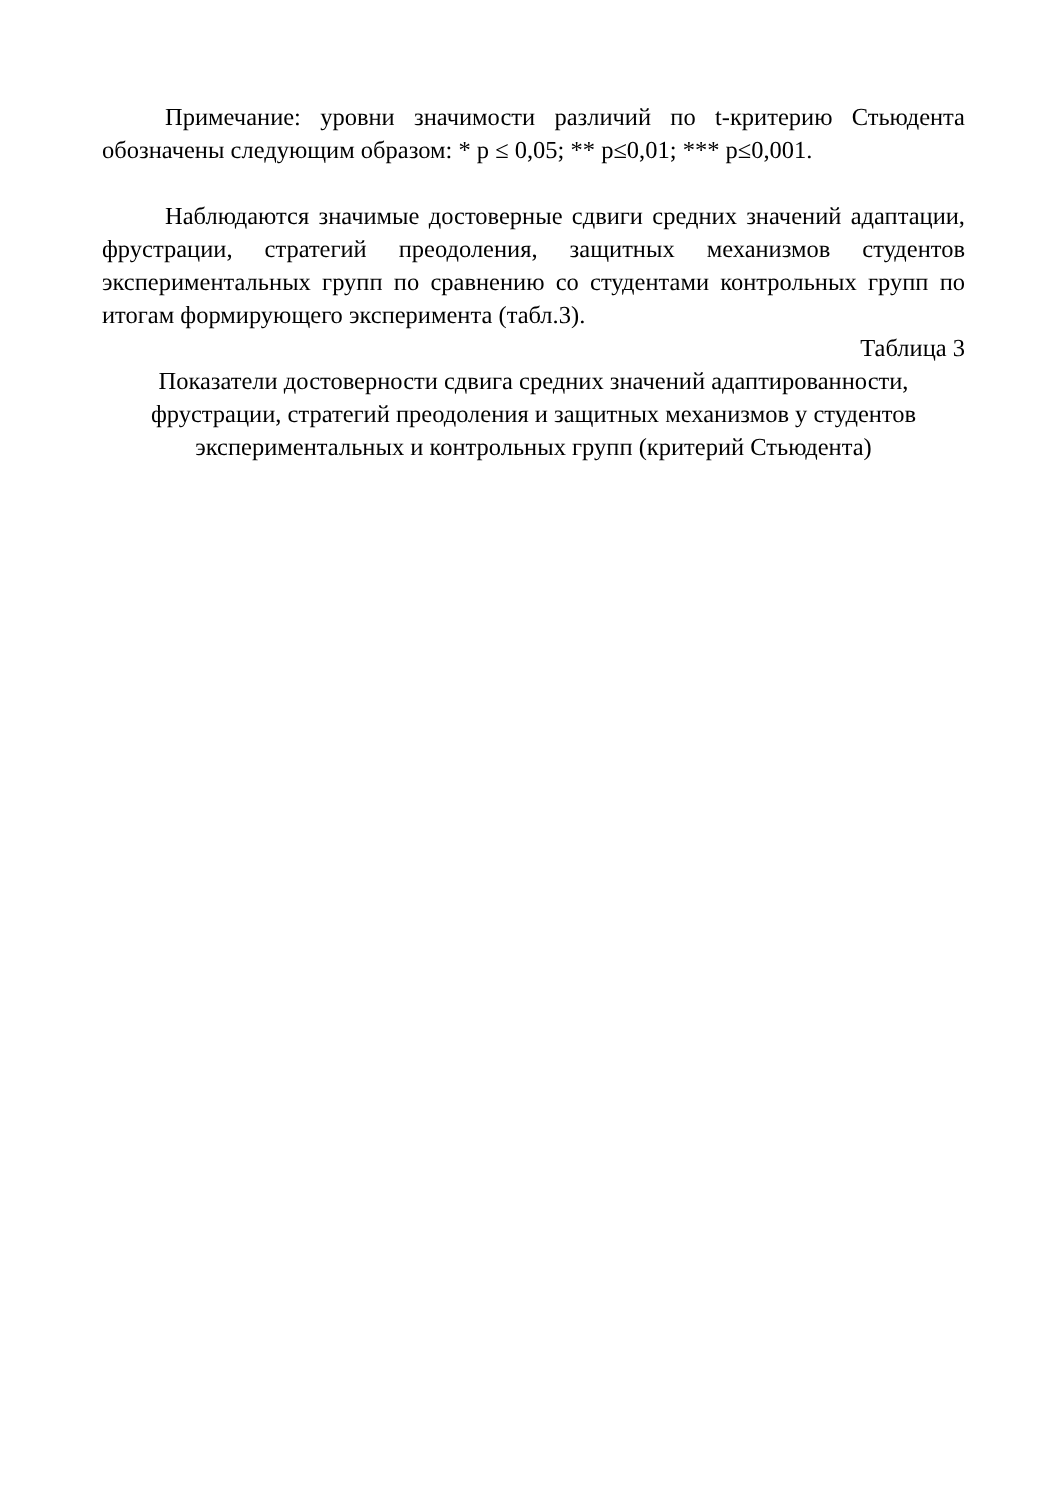Примечание: уровни значимости различий по t-критерию Стьюдента обозначены следующим образом: * p ≤ 0,05; ** p≤0,01; *** p≤0,001.
Наблюдаются значимые достоверные сдвиги средних значений адаптации, фрустрации, стратегий преодоления, защитных механизмов студентов экспериментальных групп по сравнению со студентами контрольных групп по итогам формирующего эксперимента (табл.3).
Таблица 3
Показатели достоверности сдвига средних значений адаптированности,
фрустрации, стратегий преодоления и защитных механизмов у студентов экспериментальных и контрольных групп (критерий Стьюдента)